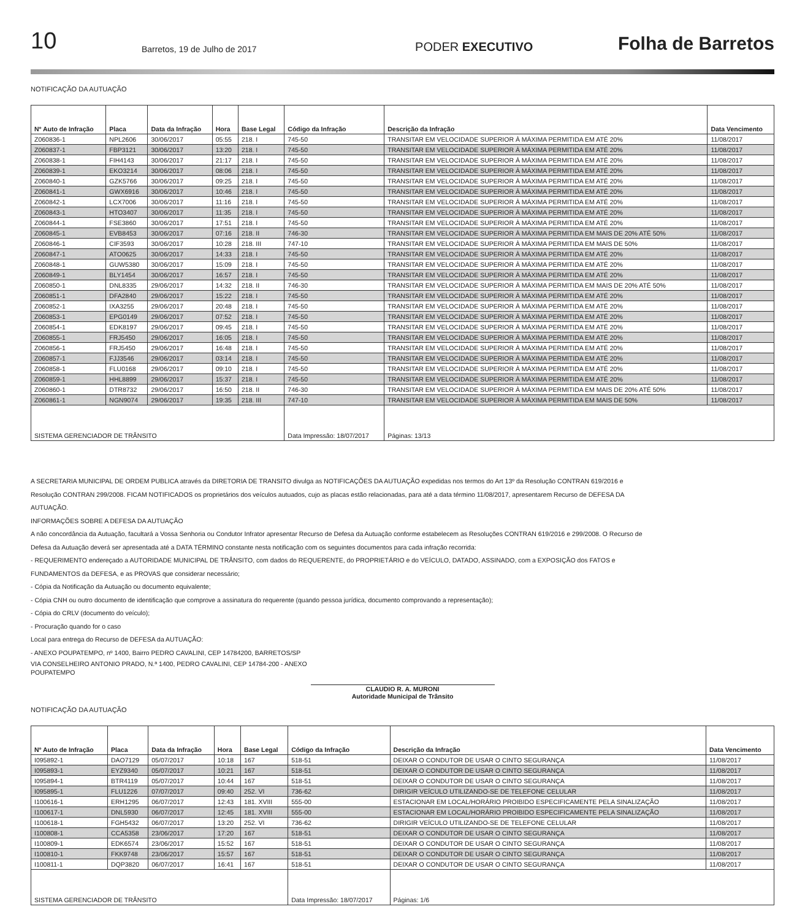10 Barretos, 19 de Julho de 2017 PODER EXECUTIVO Folha de Barretos
NOTIFICAÇÃO DA AUTUAÇÃO
| Nº Auto de Infração | Placa | Data da Infração | Hora | Base Legal | Código da Infração | Descrição da Infração | Data Vencimento |
| --- | --- | --- | --- | --- | --- | --- | --- |
| Z060836-1 | NPL2606 | 30/06/2017 | 05:55 | 218. I | 745-50 | TRANSITAR EM VELOCIDADE SUPERIOR À MÁXIMA PERMITIDA EM ATÉ 20% | 11/08/2017 |
| Z060837-1 | FBP3121 | 30/06/2017 | 13:20 | 218. I | 745-50 | TRANSITAR EM VELOCIDADE SUPERIOR À MÁXIMA PERMITIDA EM ATÉ 20% | 11/08/2017 |
| Z060838-1 | FIH4143 | 30/06/2017 | 21:17 | 218. I | 745-50 | TRANSITAR EM VELOCIDADE SUPERIOR À MÁXIMA PERMITIDA EM ATÉ 20% | 11/08/2017 |
| Z060839-1 | EKO3214 | 30/06/2017 | 08:06 | 218. I | 745-50 | TRANSITAR EM VELOCIDADE SUPERIOR À MÁXIMA PERMITIDA EM ATÉ 20% | 11/08/2017 |
| Z060840-1 | GZK5766 | 30/06/2017 | 09:25 | 218. I | 745-50 | TRANSITAR EM VELOCIDADE SUPERIOR À MÁXIMA PERMITIDA EM ATÉ 20% | 11/08/2017 |
| Z060841-1 | GWX6916 | 30/06/2017 | 10:46 | 218. I | 745-50 | TRANSITAR EM VELOCIDADE SUPERIOR À MÁXIMA PERMITIDA EM ATÉ 20% | 11/08/2017 |
| Z060842-1 | LCX7006 | 30/06/2017 | 11:16 | 218. I | 745-50 | TRANSITAR EM VELOCIDADE SUPERIOR À MÁXIMA PERMITIDA EM ATÉ 20% | 11/08/2017 |
| Z060843-1 | HTO3407 | 30/06/2017 | 11:35 | 218. I | 745-50 | TRANSITAR EM VELOCIDADE SUPERIOR À MÁXIMA PERMITIDA EM ATÉ 20% | 11/08/2017 |
| Z060844-1 | FSE3860 | 30/06/2017 | 17:51 | 218. I | 745-50 | TRANSITAR EM VELOCIDADE SUPERIOR À MÁXIMA PERMITIDA EM ATÉ 20% | 11/08/2017 |
| Z060845-1 | EVB8453 | 30/06/2017 | 07:16 | 218. II | 746-30 | TRANSITAR EM VELOCIDADE SUPERIOR À MÁXIMA PERMITIDA EM MAIS DE 20% ATÉ 50% | 11/08/2017 |
| Z060846-1 | CIF3593 | 30/06/2017 | 10:28 | 218. III | 747-10 | TRANSITAR EM VELOCIDADE SUPERIOR À MÁXIMA PERMITIDA EM MAIS DE 50% | 11/08/2017 |
| Z060847-1 | ATO0625 | 30/06/2017 | 14:33 | 218. I | 745-50 | TRANSITAR EM VELOCIDADE SUPERIOR À MÁXIMA PERMITIDA EM ATÉ 20% | 11/08/2017 |
| Z060848-1 | GUW5380 | 30/06/2017 | 15:09 | 218. I | 745-50 | TRANSITAR EM VELOCIDADE SUPERIOR À MÁXIMA PERMITIDA EM ATÉ 20% | 11/08/2017 |
| Z060849-1 | BLY1454 | 30/06/2017 | 16:57 | 218. I | 745-50 | TRANSITAR EM VELOCIDADE SUPERIOR À MÁXIMA PERMITIDA EM ATÉ 20% | 11/08/2017 |
| Z060850-1 | DNL8335 | 29/06/2017 | 14:32 | 218. II | 746-30 | TRANSITAR EM VELOCIDADE SUPERIOR À MÁXIMA PERMITIDA EM MAIS DE 20% ATÉ 50% | 11/08/2017 |
| Z060851-1 | DFA2840 | 29/06/2017 | 15:22 | 218. I | 745-50 | TRANSITAR EM VELOCIDADE SUPERIOR À MÁXIMA PERMITIDA EM ATÉ 20% | 11/08/2017 |
| Z060852-1 | IXA3255 | 29/06/2017 | 20:48 | 218. I | 745-50 | TRANSITAR EM VELOCIDADE SUPERIOR À MÁXIMA PERMITIDA EM ATÉ 20% | 11/08/2017 |
| Z060853-1 | EPG0149 | 29/06/2017 | 07:52 | 218. I | 745-50 | TRANSITAR EM VELOCIDADE SUPERIOR À MÁXIMA PERMITIDA EM ATÉ 20% | 11/08/2017 |
| Z060854-1 | EDK8197 | 29/06/2017 | 09:45 | 218. I | 745-50 | TRANSITAR EM VELOCIDADE SUPERIOR À MÁXIMA PERMITIDA EM ATÉ 20% | 11/08/2017 |
| Z060855-1 | FRJ5450 | 29/06/2017 | 16:05 | 218. I | 745-50 | TRANSITAR EM VELOCIDADE SUPERIOR À MÁXIMA PERMITIDA EM ATÉ 20% | 11/08/2017 |
| Z060856-1 | FRJ5450 | 29/06/2017 | 16:48 | 218. I | 745-50 | TRANSITAR EM VELOCIDADE SUPERIOR À MÁXIMA PERMITIDA EM ATÉ 20% | 11/08/2017 |
| Z060857-1 | FJJ3546 | 29/06/2017 | 03:14 | 218. I | 745-50 | TRANSITAR EM VELOCIDADE SUPERIOR À MÁXIMA PERMITIDA EM ATÉ 20% | 11/08/2017 |
| Z060858-1 | FLU0168 | 29/06/2017 | 09:10 | 218. I | 745-50 | TRANSITAR EM VELOCIDADE SUPERIOR À MÁXIMA PERMITIDA EM ATÉ 20% | 11/08/2017 |
| Z060859-1 | HHL8899 | 29/06/2017 | 15:37 | 218. I | 745-50 | TRANSITAR EM VELOCIDADE SUPERIOR À MÁXIMA PERMITIDA EM ATÉ 20% | 11/08/2017 |
| Z060860-1 | DTR8732 | 29/06/2017 | 16:50 | 218. II | 746-30 | TRANSITAR EM VELOCIDADE SUPERIOR À MÁXIMA PERMITIDA EM MAIS DE 20% ATÉ 50% | 11/08/2017 |
| Z060861-1 | NGN9074 | 29/06/2017 | 19:35 | 218. III | 747-10 | TRANSITAR EM VELOCIDADE SUPERIOR À MÁXIMA PERMITIDA EM MAIS DE 50% | 11/08/2017 |
| SISTEMA GERENCIADOR DE TRÂNSITO | | | | | Data Impressão: 18/07/2017 | Páginas: 13/13 | |
A SECRETARIA MUNICIPAL DE ORDEM PUBLICA através da DIRETORIA DE TRANSITO divulga as NOTIFICAÇÕES DA AUTUAÇÃO expedidas nos termos do Art 13º da Resolução CONTRAN 619/2016 e
Resolução CONTRAN 299/2008. FICAM NOTIFICADOS os proprietários dos veículos autuados, cujo as placas estão relacionadas, para até a data término 11/08/2017, apresentarem Recurso de DEFESA DA
AUTUAÇÃO.
INFORMAÇÕES SOBRE A DEFESA DA AUTUAÇÃO
A não concordância da Autuação, facultará a Vossa Senhoria ou Condutor Infrator apresentar Recurso de Defesa da Autuação conforme estabelecem as Resoluções CONTRAN 619/2016 e 299/2008. O Recurso de
Defesa da Autuação deverá ser apresentada até a DATA TÉRMINO constante nesta notificação com os seguintes documentos para cada infração recorrida:
- REQUERIMENTO endereçado a AUTORIDADE MUNICIPAL DE TRÂNSITO, com dados do REQUERENTE, do PROPRIETÁRIO e do VEÍCULO, DATADO, ASSINADO, com a EXPOSIÇÃO dos FATOS e
FUNDAMENTOS da DEFESA, e as PROVAS que considerar necessário;
- Cópia da Notificação da Autuação ou documento equivalente;
- Cópia CNH ou outro documento de identificação que comprove a assinatura do requerente (quando pessoa jurídica, documento comprovando a representação);
- Cópia do CRLV (documento do veículo);
- Procuração quando for o caso
Local para entrega do Recurso de DEFESA da AUTUAÇÃO:
- ANEXO POUPATEMPO, nº 1400, Bairro PEDRO CAVALINI, CEP 14784200, BARRETOS/SP
VIA CONSELHEIRO ANTONIO PRADO, N.ª 1400, PEDRO CAVALINI, CEP 14784-200 - ANEXO
POUPATEMPO
CLAUDIO R. A. MURONI
Autoridade Municipal de Trânsito
NOTIFICAÇÃO DA AUTUAÇÃO
| Nº Auto de Infração | Placa | Data da Infração | Hora | Base Legal | Código da Infração | Descrição da Infração | Data Vencimento |
| --- | --- | --- | --- | --- | --- | --- | --- |
| I095892-1 | DAO7129 | 05/07/2017 | 10:18 | 167 | 518-51 | DEIXAR O CONDUTOR DE USAR O CINTO SEGURANÇA | 11/08/2017 |
| I095893-1 | EYZ9340 | 05/07/2017 | 10:21 | 167 | 518-51 | DEIXAR O CONDUTOR DE USAR O CINTO SEGURANÇA | 11/08/2017 |
| I095894-1 | BTR4119 | 05/07/2017 | 10:44 | 167 | 518-51 | DEIXAR O CONDUTOR DE USAR O CINTO SEGURANÇA | 11/08/2017 |
| I095895-1 | FLU1226 | 07/07/2017 | 09:40 | 252. VI | 736-62 | DIRIGIR VEÍCULO UTILIZANDO-SE DE TELEFONE CELULAR | 11/08/2017 |
| I100616-1 | ERH1295 | 06/07/2017 | 12:43 | 181. XVIII | 555-00 | ESTACIONAR EM LOCAL/HORÁRIO PROIBIDO ESPECIFICAMENTE PELA SINALIZAÇÃO | 11/08/2017 |
| I100617-1 | DNL5930 | 06/07/2017 | 12:45 | 181. XVIII | 555-00 | ESTACIONAR EM LOCAL/HORÁRIO PROIBIDO ESPECIFICAMENTE PELA SINALIZAÇÃO | 11/08/2017 |
| I100618-1 | FGH5432 | 06/07/2017 | 13:20 | 252. VI | 736-62 | DIRIGIR VEÍCULO UTILIZANDO-SE DE TELEFONE CELULAR | 11/08/2017 |
| I100808-1 | CCA5358 | 23/06/2017 | 17:20 | 167 | 518-51 | DEIXAR O CONDUTOR DE USAR O CINTO SEGURANÇA | 11/08/2017 |
| I100809-1 | EDK6574 | 23/06/2017 | 15:52 | 167 | 518-51 | DEIXAR O CONDUTOR DE USAR O CINTO SEGURANÇA | 11/08/2017 |
| I100810-1 | FKK9748 | 23/06/2017 | 15:57 | 167 | 518-51 | DEIXAR O CONDUTOR DE USAR O CINTO SEGURANÇA | 11/08/2017 |
| I100811-1 | DQP3820 | 06/07/2017 | 16:41 | 167 | 518-51 | DEIXAR O CONDUTOR DE USAR O CINTO SEGURANÇA | 11/08/2017 |
| SISTEMA GERENCIADOR DE TRÂNSITO | | | | | Data Impressão: 18/07/2017 | Páginas: 1/6 | |